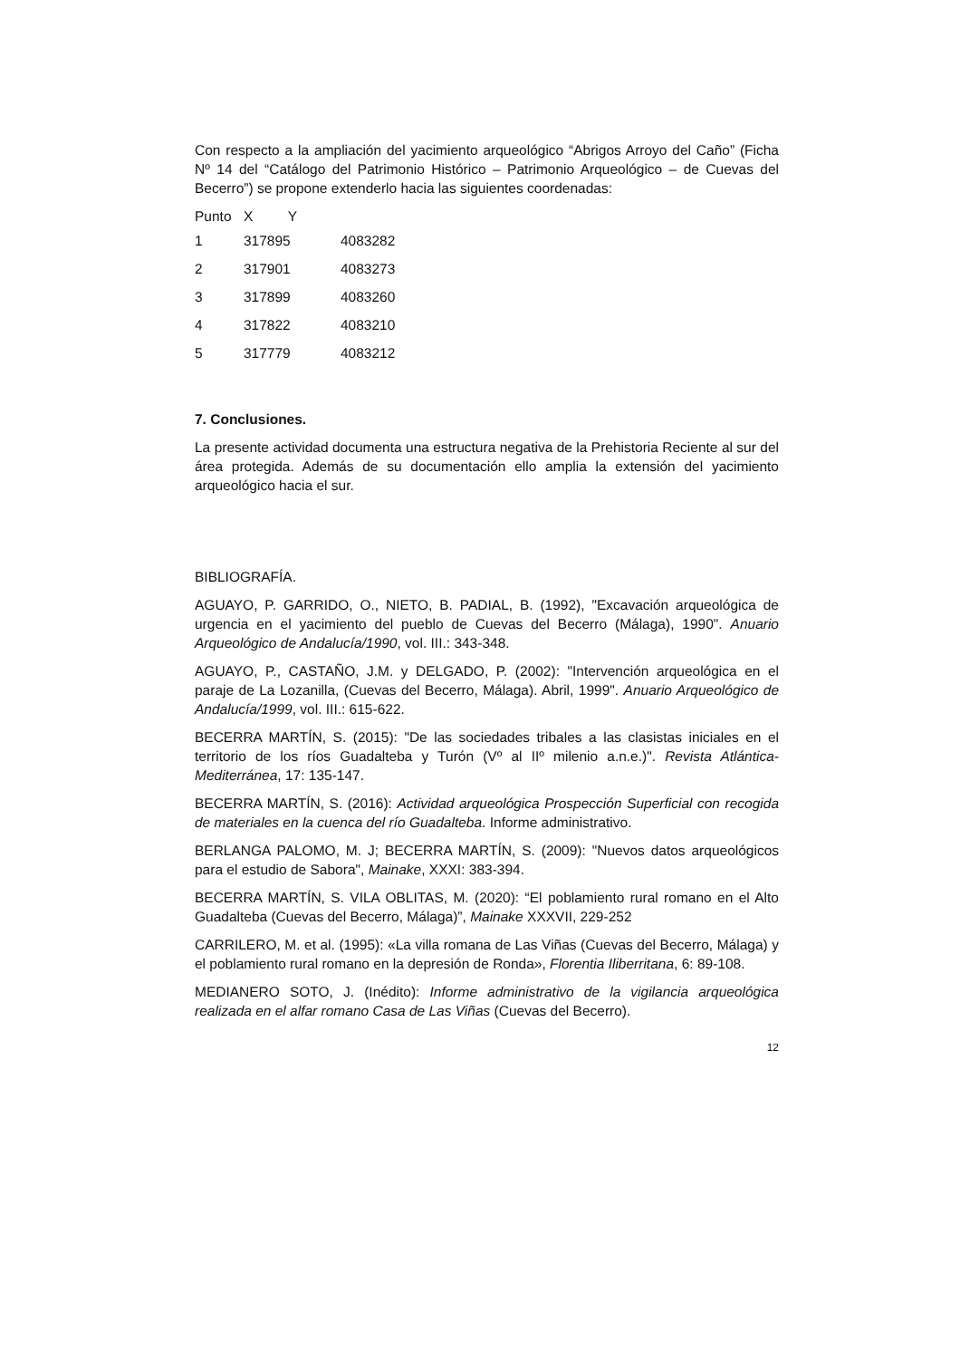Con respecto a la ampliación del yacimiento arqueológico “Abrigos Arroyo del Caño” (Ficha Nº 14 del “Catálogo del Patrimonio Histórico – Patrimonio Arqueológico – de Cuevas del Becerro”) se propone extenderlo hacia las siguientes coordenadas:
| Punto | X Y | |
| --- | --- | --- |
| 1 | 317895 | 4083282 |
| 2 | 317901 | 4083273 |
| 3 | 317899 | 4083260 |
| 4 | 317822 | 4083210 |
| 5 | 317779 | 4083212 |
7. Conclusiones.
La presente actividad documenta una estructura negativa de la Prehistoria Reciente al sur del área protegida. Además de su documentación ello amplia la extensión del yacimiento arqueológico hacia el sur.
BIBLIOGRAFÍA.
AGUAYO, P. GARRIDO, O., NIETO, B. PADIAL, B. (1992), "Excavación arqueológica de urgencia en el yacimiento del pueblo de Cuevas del Becerro (Málaga), 1990". Anuario Arqueológico de Andalucía/1990, vol. III.: 343-348.
AGUAYO, P., CASTAÑO, J.M. y DELGADO, P. (2002): "Intervención arqueológica en el paraje de La Lozanilla, (Cuevas del Becerro, Málaga). Abril, 1999". Anuario Arqueológico de Andalucía/1999, vol. III.: 615-622.
BECERRA MARTÍN, S. (2015): "De las sociedades tribales a las clasistas iniciales en el territorio de los ríos Guadalteba y Turón (Vº al IIº milenio a.n.e.)". Revista Atlántica-Mediterránea, 17: 135-147.
BECERRA MARTÍN, S. (2016): Actividad arqueológica Prospección Superficial con recogida de materiales en la cuenca del río Guadalteba. Informe administrativo.
BERLANGA PALOMO, M. J; BECERRA MARTÍN, S. (2009): "Nuevos datos arqueológicos para el estudio de Sabora", Mainake, XXXI: 383-394.
BECERRA MARTÍN, S. VILA OBLITAS, M. (2020): “El poblamiento rural romano en el Alto Guadalteba (Cuevas del Becerro, Málaga)”, Mainake XXXVII, 229-252
CARRILERO, M. et al. (1995): «La villa romana de Las Viñas (Cuevas del Becerro, Málaga) y el poblamiento rural romano en la depresión de Ronda», Florentia Iliberritana, 6: 89-108.
MEDIANERO SOTO, J. (Inédito): Informe administrativo de la vigilancia arqueológica realizada en el alfar romano Casa de Las Viñas (Cuevas del Becerro).
12